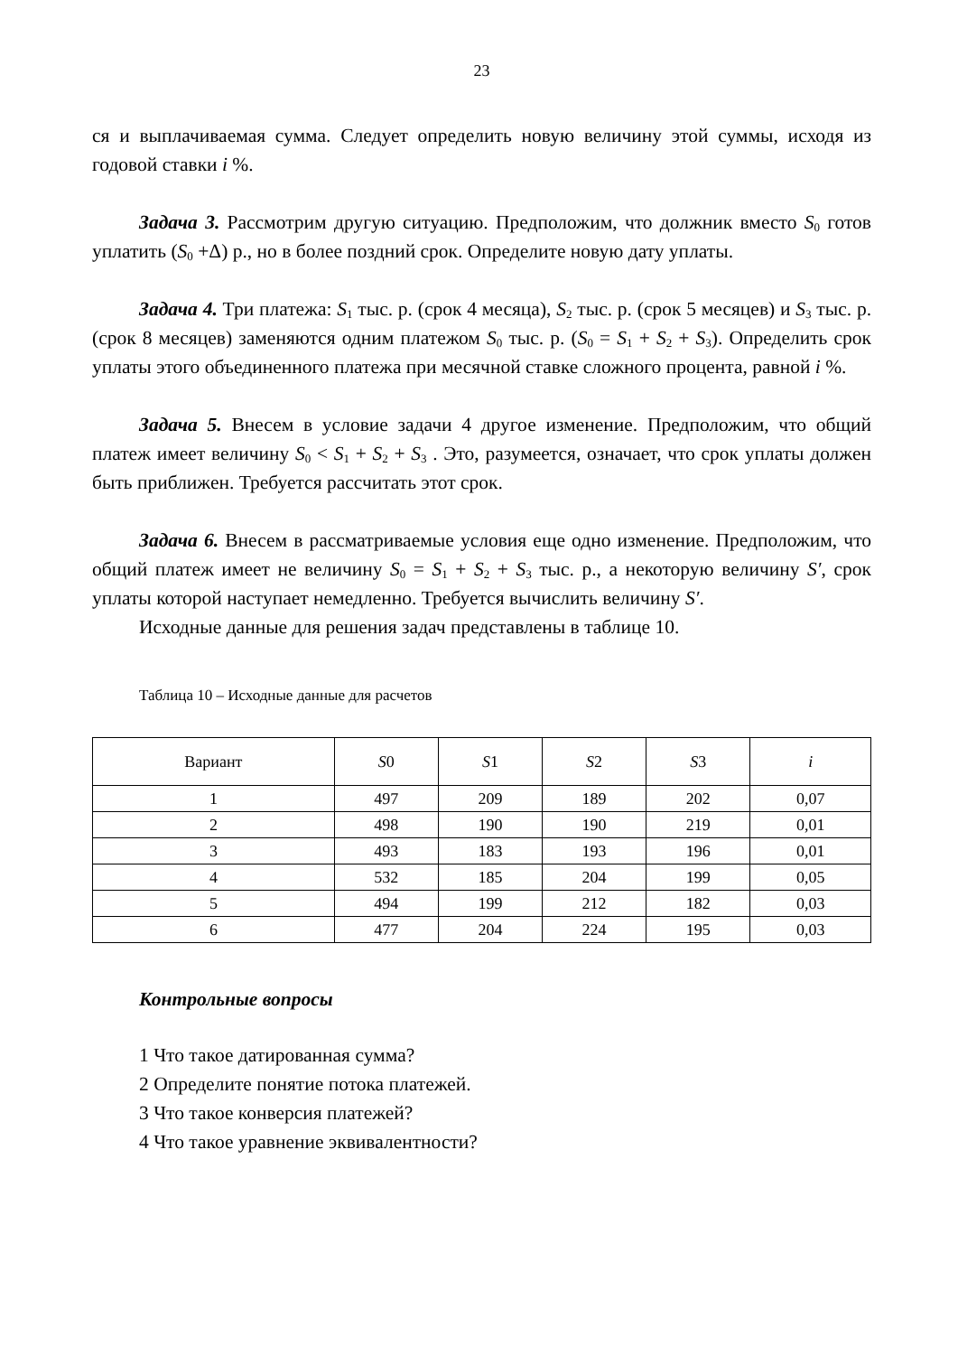23
ся и выплачиваемая сумма. Следует определить новую величину этой суммы, исходя из годовой ставки i %.
Задача 3. Рассмотрим другую ситуацию. Предположим, что должник вместо S<sub>0</sub> готов уплатить (S<sub>0</sub> +Δ) р., но в более поздний срок. Определите новую дату уплаты.
Задача 4. Три платежа: S<sub>1</sub> тыс. р. (срок 4 месяца), S<sub>2</sub> тыс. р. (срок 5 месяцев) и S<sub>3</sub> тыс. р. (срок 8 месяцев) заменяются одним платежом S<sub>0</sub> тыс. р. (S<sub>0</sub> = S<sub>1</sub> + S<sub>2</sub> + S<sub>3</sub>). Определить срок уплаты этого объединенного платежа при месячной ставке сложного процента, равной i %.
Задача 5. Внесем в условие задачи 4 другое изменение. Предположим, что общий платеж имеет величину S<sub>0</sub> < S<sub>1</sub> + S<sub>2</sub> + S<sub>3</sub> . Это, разумеется, означает, что срок уплаты должен быть приближен. Требуется рассчитать этот срок.
Задача 6. Внесем в рассматриваемые условия еще одно изменение. Предположим, что общий платеж имеет не величину S<sub>0</sub> = S<sub>1</sub> + S<sub>2</sub> + S<sub>3</sub> тыс. р., а некоторую величину S′, срок уплаты которой наступает немедленно. Требуется вычислить величину S′.
Исходные данные для решения задач представлены в таблице 10.
Таблица 10 – Исходные данные для расчетов
| Вариант | S 0 | S 1 | S 2 | S 3 | i |
| --- | --- | --- | --- | --- | --- |
| 1 | 497 | 209 | 189 | 202 | 0,07 |
| 2 | 498 | 190 | 190 | 219 | 0,01 |
| 3 | 493 | 183 | 193 | 196 | 0,01 |
| 4 | 532 | 185 | 204 | 199 | 0,05 |
| 5 | 494 | 199 | 212 | 182 | 0,03 |
| 6 | 477 | 204 | 224 | 195 | 0,03 |
Контрольные вопросы
1 Что такое датированная сумма?
2 Определите понятие потока платежей.
3 Что такое конверсия платежей?
4 Что такое уравнение эквивалентности?